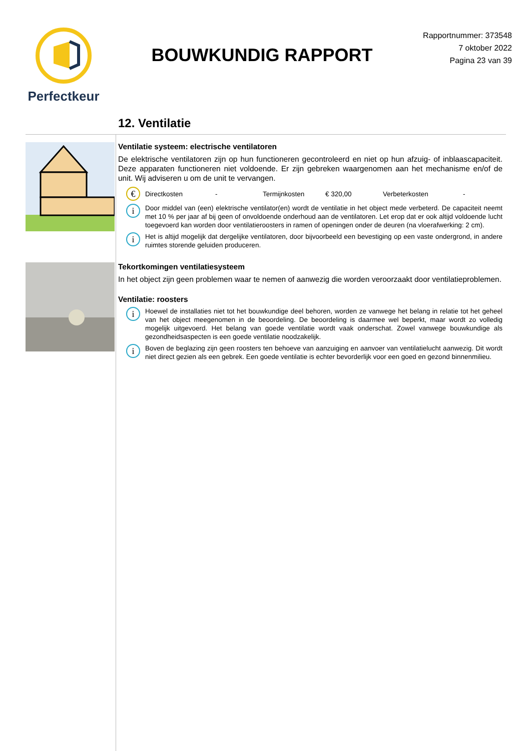Perfectkeur
BOUWKUNDIG RAPPORT
Rapportnummer: 373548
7 oktober 2022
Pagina 23 van 39
12. Ventilatie
Ventilatie systeem: electrische ventilatoren
De elektrische ventilatoren zijn op hun functioneren gecontroleerd en niet op hun afzuig- of inblaascapaciteit. Deze apparaten functioneren niet voldoende. Er zijn gebreken waargenomen aan het mechanisme en/of de unit. Wij adviseren u om de unit te vervangen.
€
Directkosten - Termijnkosten € 320,00 Verbeterkosten -
i
Door middel van (een) elektrische ventilator(en) wordt de ventilatie in het object mede verbeterd. De capaciteit neemt met 10 % per jaar af bij geen of onvoldoende onderhoud aan de ventilatoren. Let erop dat er ook altijd voldoende lucht toegevoerd kan worden door ventilatieroosters in ramen of openingen onder de deuren (na vloerafwerking: 2 cm).
i
Het is altijd mogelijk dat dergelijke ventilatoren, door bijvoorbeeld een bevestiging op een vaste ondergrond, in andere ruimtes storende geluiden produceren.
Tekortkomingen ventilatiesysteem
In het object zijn geen problemen waar te nemen of aanwezig die worden veroorzaakt door ventilatieproblemen.
Ventilatie: roosters
i
Hoewel de installaties niet tot het bouwkundige deel behoren, worden ze vanwege het belang in relatie tot het geheel van het object meegenomen in de beoordeling. De beoordeling is daarmee wel beperkt, maar wordt zo volledig mogelijk uitgevoerd. Het belang van goede ventilatie wordt vaak onderschat. Zowel vanwege bouwkundige als gezondheidsaspecten is een goede ventilatie noodzakelijk.
i
Boven de beglazing zijn geen roosters ten behoeve van aanzuiging en aanvoer van ventilatielucht aanwezig. Dit wordt niet direct gezien als een gebrek. Een goede ventilatie is echter bevorderlijk voor een goed en gezond binnenmilieu.